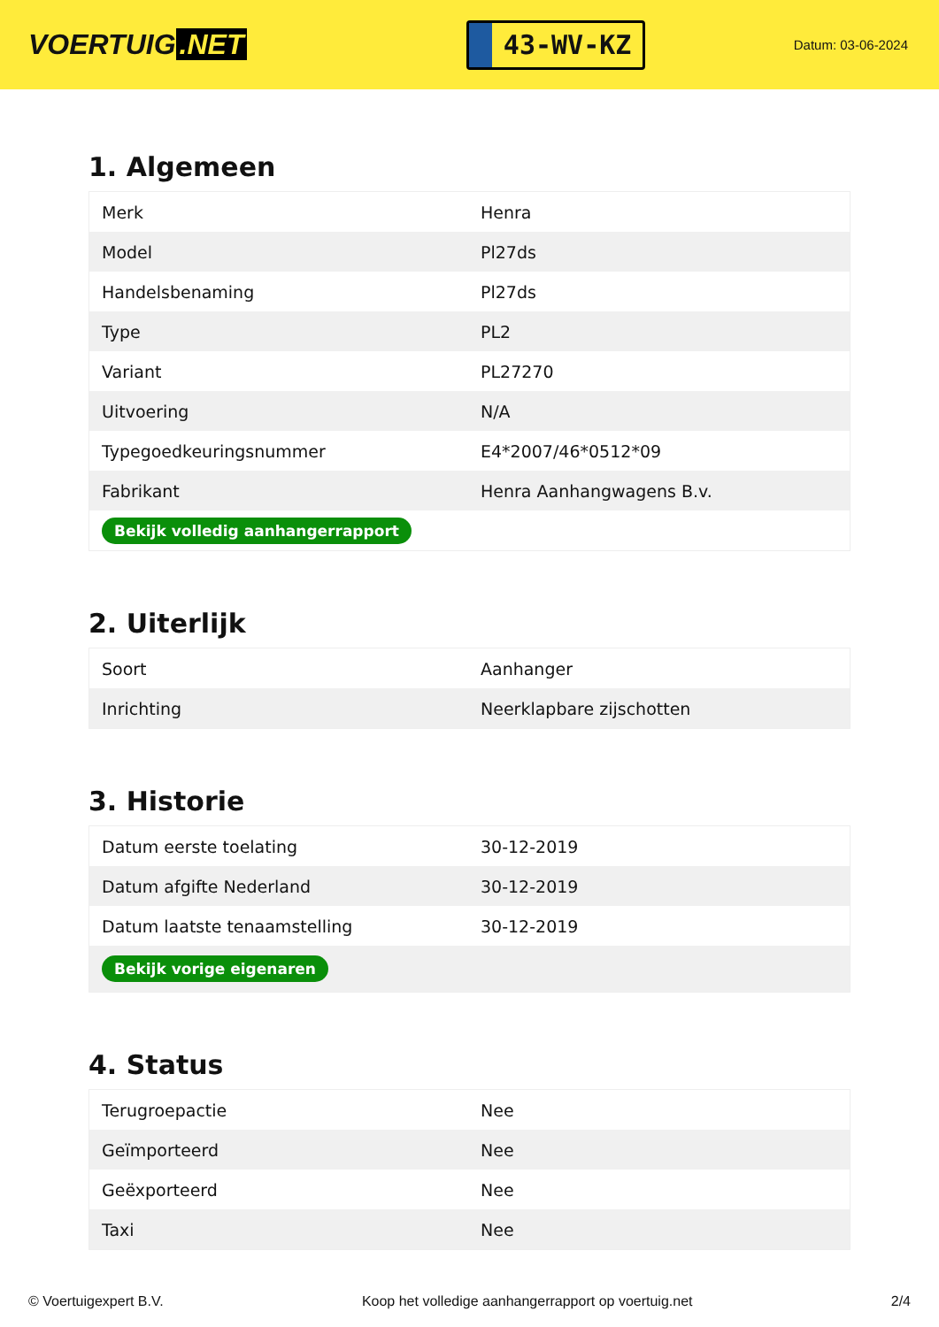VOERTUIG.NET
43-WV-KZ
Datum: 03-06-2024
1. Algemeen
| Merk | Henra |
| Model | Pl27ds |
| Handelsbenaming | Pl27ds |
| Type | PL2 |
| Variant | PL27270 |
| Uitvoering | N/A |
| Typegoedkeuringsnummer | E4*2007/46*0512*09 |
| Fabrikant | Henra Aanhangwagens B.v. |
| Bekijk volledig aanhangerrapport | |
2. Uiterlijk
| Soort | Aanhanger |
| Inrichting | Neerklapbare zijschotten |
3. Historie
| Datum eerste toelating | 30-12-2019 |
| Datum afgifte Nederland | 30-12-2019 |
| Datum laatste tenaamstelling | 30-12-2019 |
| Bekijk vorige eigenaren | |
4. Status
| Terugroepactie | Nee |
| Geïmporteerd | Nee |
| Geëxporteerd | Nee |
| Taxi | Nee |
© Voertuigexpert B.V. Koop het volledige aanhangerrapport op voertuig.net 2/4